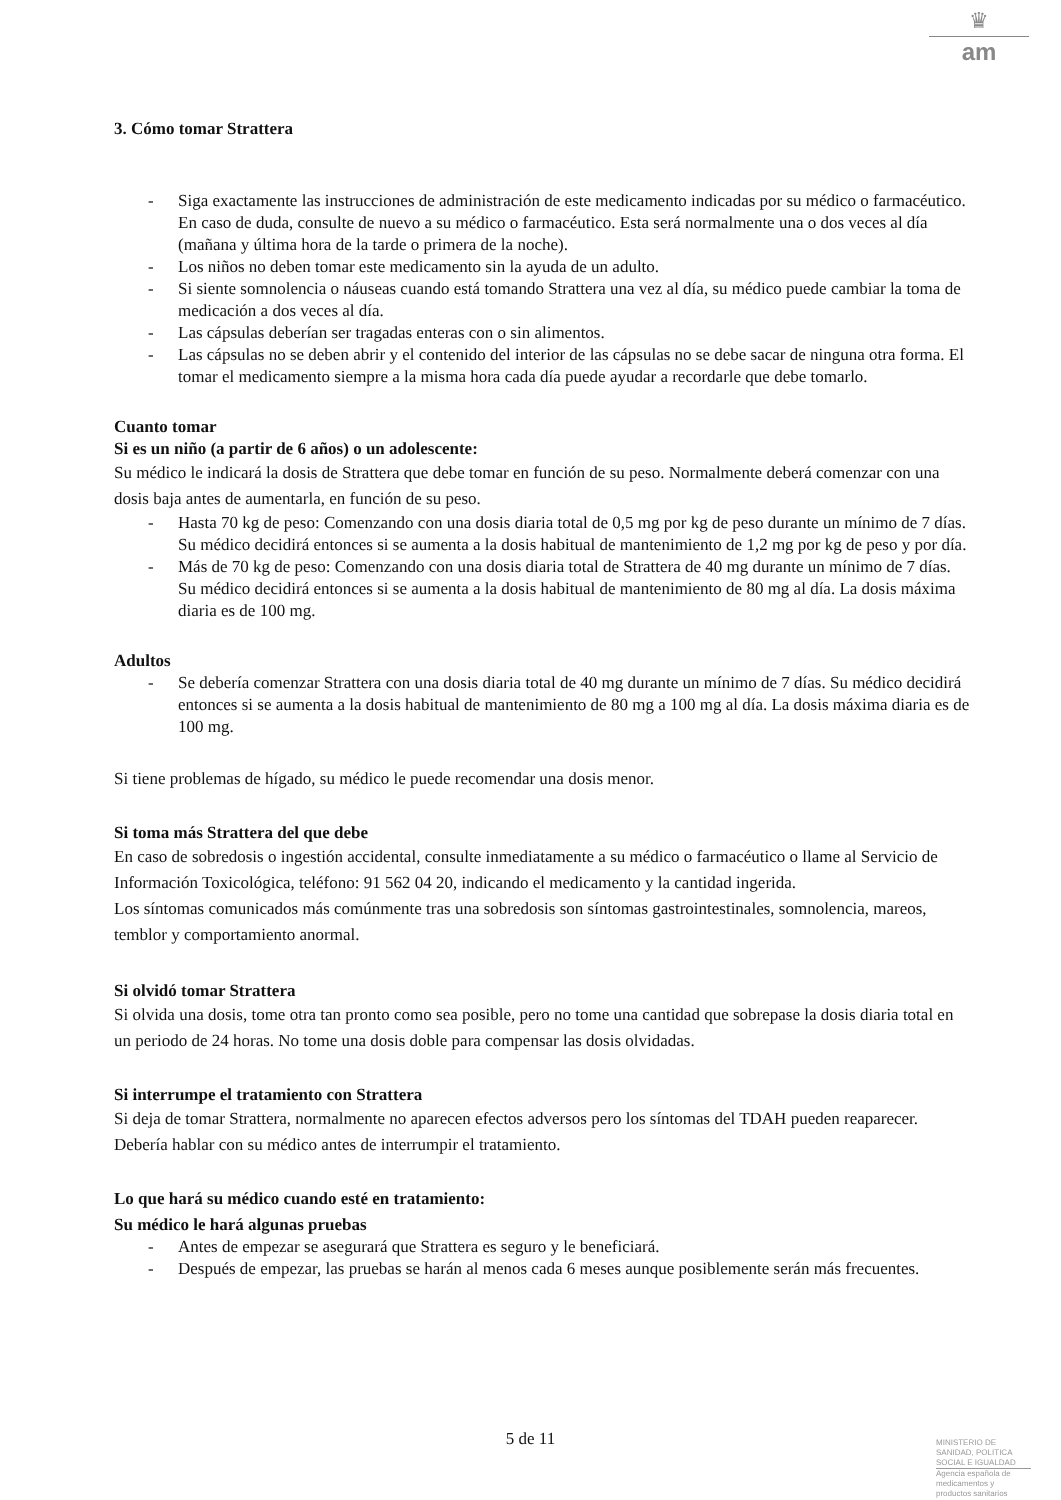♛
am
3. Cómo tomar Strattera
- Siga exactamente las instrucciones de administración de este medicamento indicadas por su médico o farmacéutico. En caso de duda, consulte de nuevo a su médico o farmacéutico. Esta será normalmente una o dos veces al día (mañana y última hora de la tarde o primera de la noche).
- Los niños no deben tomar este medicamento sin la ayuda de un adulto.
- Si siente somnolencia o náuseas cuando está tomando Strattera una vez al día, su médico puede cambiar la toma de medicación a dos veces al día.
- Las cápsulas deberían ser tragadas enteras con o sin alimentos.
- Las cápsulas no se deben abrir y el contenido del interior de las cápsulas no se debe sacar de ninguna otra forma. El tomar el medicamento siempre a la misma hora cada día puede ayudar a recordarle que debe tomarlo.
Cuanto tomar
Si es un niño (a partir de 6 años) o un adolescente:
Su médico le indicará la dosis de Strattera que debe tomar en función de su peso. Normalmente deberá comenzar con una dosis baja antes de aumentarla, en función de su peso.
- Hasta 70 kg de peso: Comenzando con una dosis diaria total de 0,5 mg por kg de peso durante un mínimo de 7 días. Su médico decidirá entonces si se aumenta a la dosis habitual de mantenimiento de 1,2 mg por kg de peso y por día.
- Más de 70 kg de peso: Comenzando con una dosis diaria total de Strattera de 40 mg durante un mínimo de 7 días. Su médico decidirá entonces si se aumenta a la dosis habitual de mantenimiento de 80 mg al día. La dosis máxima diaria es de 100 mg.
Adultos
- Se debería comenzar Strattera con una dosis diaria total de 40 mg durante un mínimo de 7 días. Su médico decidirá entonces si se aumenta a la dosis habitual de mantenimiento de 80 mg a 100 mg al día. La dosis máxima diaria es de 100 mg.
Si tiene problemas de hígado, su médico le puede recomendar una dosis menor.
Si toma más Strattera del que debe
En caso de sobredosis o ingestión accidental, consulte inmediatamente a su médico o farmacéutico o llame al Servicio de Información Toxicológica, teléfono: 91 562 04 20, indicando el medicamento y la cantidad ingerida.
Los síntomas comunicados más comúnmente tras una sobredosis son síntomas gastrointestinales, somnolencia, mareos, temblor y comportamiento anormal.
Si olvidó tomar Strattera
Si olvida una dosis, tome otra tan pronto como sea posible, pero no tome una cantidad que sobrepase la dosis diaria total en un periodo de 24 horas. No tome una dosis doble para compensar las dosis olvidadas.
Si interrumpe el tratamiento con Strattera
Si deja de tomar Strattera, normalmente no aparecen efectos adversos pero los síntomas del TDAH pueden reaparecer. Debería hablar con su médico antes de interrumpir el tratamiento.
Lo que hará su médico cuando esté en tratamiento:
Su médico le hará algunas pruebas
- Antes de empezar se asegurará que Strattera es seguro y le beneficiará.
- Después de empezar, las pruebas se harán al menos cada 6 meses aunque posiblemente serán más frecuentes.
5 de 11
MINISTERIO DE
SANIDAD, POLITICA
SOCIAL E IGUALDAD
Agencia española de
medicamentos y
productos sanitarios